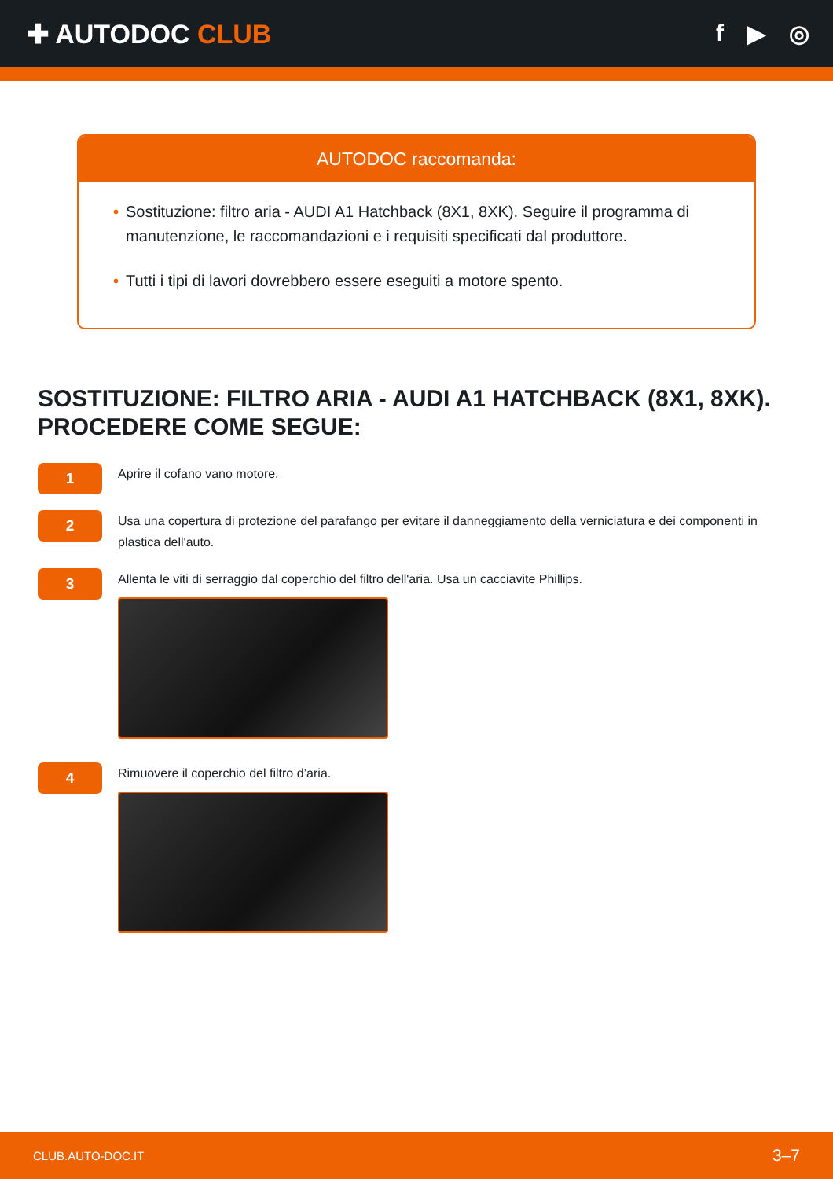✚ AUTODOC CLUB f ▶ ◎
AUTODOC raccomanda:
• Sostituzione: filtro aria - AUDI A1 Hatchback (8X1, 8XK). Seguire il programma di manutenzione, le raccomandazioni e i requisiti specificati dal produttore.
• Tutti i tipi di lavori dovrebbero essere eseguiti a motore spento.
SOSTITUZIONE: FILTRO ARIA - AUDI A1 HATCHBACK (8X1, 8XK). PROCEDERE COME SEGUE:
1
Aprire il cofano vano motore.
2
Usa una copertura di protezione del parafango per evitare il danneggiamento della verniciatura e dei componenti in plastica dell'auto.
3
Allenta le viti di serraggio dal coperchio del filtro dell'aria. Usa un cacciavite Phillips.
4
Rimuovere il coperchio del filtro d’aria.
CLUB.AUTO-DOC.IT 3–7